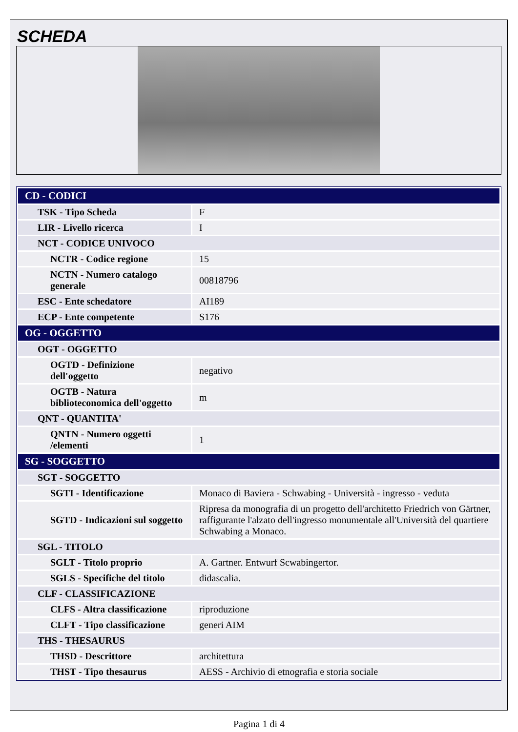SCHEDA
| CD - CODICI | |
| TSK - Tipo Scheda | F |
| LIR - Livello ricerca | I |
| NCT - CODICE UNIVOCO | |
| NCTR - Codice regione | 15 |
| NCTN - Numero catalogo generale | 00818796 |
| ESC - Ente schedatore | AI189 |
| ECP - Ente competente | S176 |
| OG - OGGETTO | |
| OGT - OGGETTO | |
| OGTD - Definizione dell'oggetto | negativo |
| OGTB - Natura biblioteconomica dell'oggetto | m |
| QNT - QUANTITA' | |
| QNTN - Numero oggetti /elementi | 1 |
| SG - SOGGETTO | |
| SGT - SOGGETTO | |
| SGTI - Identificazione | Monaco di Baviera - Schwabing - Università - ingresso - veduta |
| SGTD - Indicazioni sul soggetto | Ripresa da monografia di un progetto dell'architetto Friedrich von Gärtner, raffigurante l'alzato dell'ingresso monumentale all'Università del quartiere Schwabing a Monaco. |
| SGL - TITOLO | |
| SGLT - Titolo proprio | A. Gartner. Entwurf Scwabingertor. |
| SGLS - Specifiche del titolo | didascalia. |
| CLF - CLASSIFICAZIONE | |
| CLFS - Altra classificazione | riproduzione |
| CLFT - Tipo classificazione | generi AIM |
| THS - THESAURUS | |
| THSD - Descrittore | architettura |
| THST - Tipo thesaurus | AESS - Archivio di etnografia e storia sociale |
Pagina 1 di 4